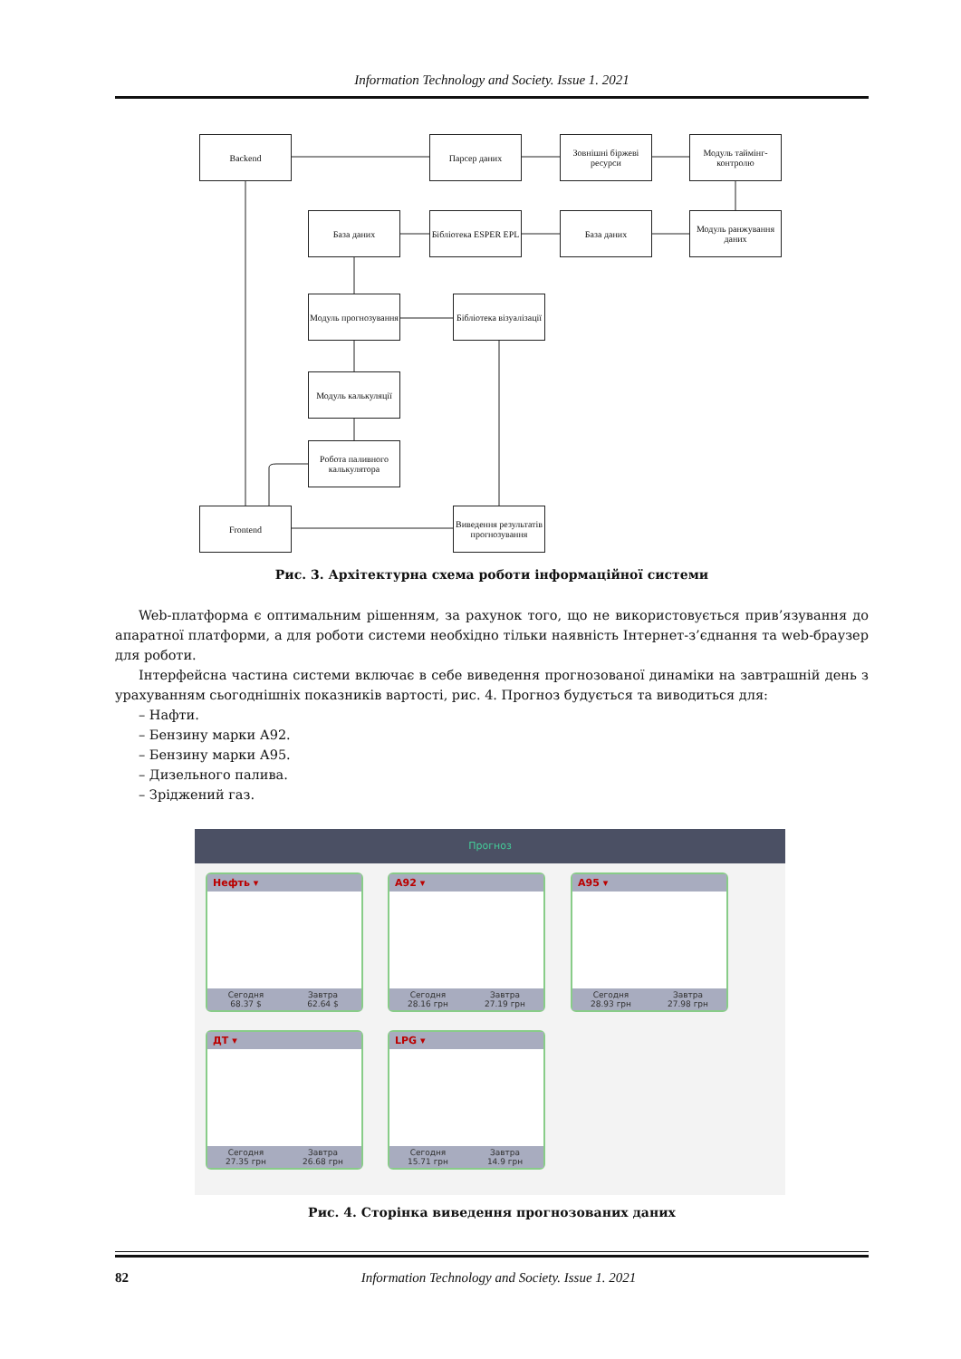Information Technology and Society. Issue 1. 2021
Backend Парсер даних
Зовнішні біржеві ресурси
Модуль таймінг-контролю
Модуль ранжування даних
База даних
Бібліотека ESPER EPL
База даних
Модуль прогнозування
Бібліотека візуалізації
Модуль калькуляції
Робота паливного калькулятора
Frontend
Виведення результатів прогнозування
Рис. 3. Архітектурна схема роботи інформаційної системи
Web-платформа є оптимальним рішенням, за рахунок того, що не використовується прив’язування до апаратної платформи, а для роботи системи необхідно тільки наявність Інтернет-з’єднання та web-браузер для роботи.
Інтерфейсна частина системи включає в себе виведення прогнозованої динаміки на завтрашній день з урахуванням сьогоднішніх показників вартості, рис. 4. Прогноз будується та виводиться для:
– Нафти.
– Бензину марки А92.
– Бензину марки А95.
– Дизельного палива.
– Зріджений газ.
Прогноз
Нефть ▾
Сегодня
68.37 $
Завтра
62.64 $
A92 ▾
Сегодня
28.16 грн
Завтра
27.19 грн
A95 ▾
Сегодня
28.93 грн
Завтра
27.98 грн
ДТ ▾
Сегодня
27.35 грн
Завтра
26.68 грн
LPG ▾
Сегодня
15.71 грн
Завтра
14.9 грн
Рис. 4. Сторінка виведення прогнозованих даних
82
Information Technology and Society. Issue 1. 2021